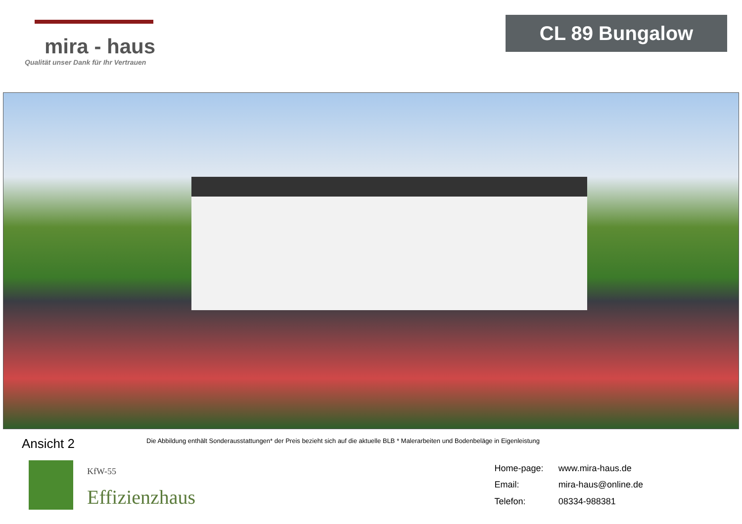mira - haus
Qualität unser Dank für Ihr Vertrauen
CL 89 Bungalow
Ansicht 2
Die Abbildung enthält Sonderausstattungen* der Preis bezieht sich auf die aktuelle BLB * Malerarbeiten und Bodenbeläge in Eigenleistung
KfW-55
Effizienzhaus
| Home-page: | www.mira-haus.de |
| Email: | mira-haus@online.de |
| Telefon: | 08334-988381 |